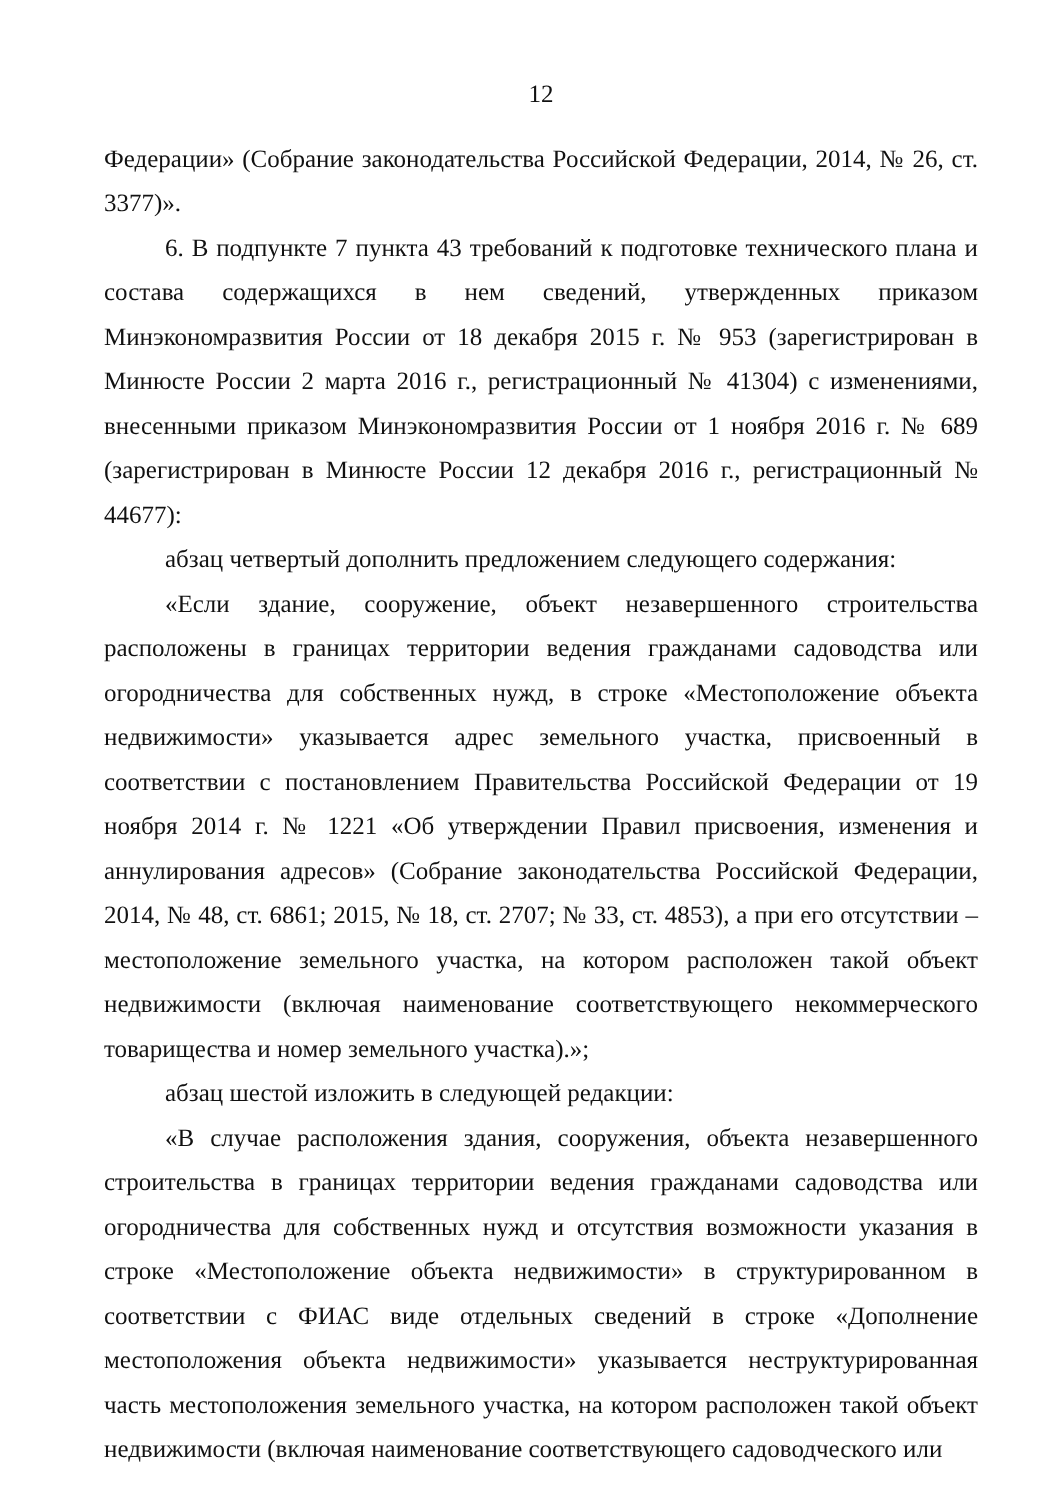12
Федерации» (Собрание законодательства Российской Федерации, 2014, № 26, ст. 3377)».
6. В подпункте 7 пункта 43 требований к подготовке технического плана и состава содержащихся в нем сведений, утвержденных приказом Минэкономразвития России от 18 декабря 2015 г. № 953 (зарегистрирован в Минюсте России 2 марта 2016 г., регистрационный № 41304) с изменениями, внесенными приказом Минэкономразвития России от 1 ноября 2016 г. № 689 (зарегистрирован в Минюсте России 12 декабря 2016 г., регистрационный № 44677):
абзац четвертый дополнить предложением следующего содержания:
«Если здание, сооружение, объект незавершенного строительства расположены в границах территории ведения гражданами садоводства или огородничества для собственных нужд, в строке «Местоположение объекта недвижимости» указывается адрес земельного участка, присвоенный в соответствии с постановлением Правительства Российской Федерации от 19 ноября 2014 г. № 1221 «Об утверждении Правил присвоения, изменения и аннулирования адресов» (Собрание законодательства Российской Федерации, 2014, № 48, ст. 6861; 2015, № 18, ст. 2707; № 33, ст. 4853), а при его отсутствии – местоположение земельного участка, на котором расположен такой объект недвижимости (включая наименование соответствующего некоммерческого товарищества и номер земельного участка).»;
абзац шестой изложить в следующей редакции:
«В случае расположения здания, сооружения, объекта незавершенного строительства в границах территории ведения гражданами садоводства или огородничества для собственных нужд и отсутствия возможности указания в строке «Местоположение объекта недвижимости» в структурированном в соответствии с ФИАС виде отдельных сведений в строке «Дополнение местоположения объекта недвижимости» указывается неструктурированная часть местоположения земельного участка, на котором расположен такой объект недвижимости (включая наименование соответствующего садоводческого или